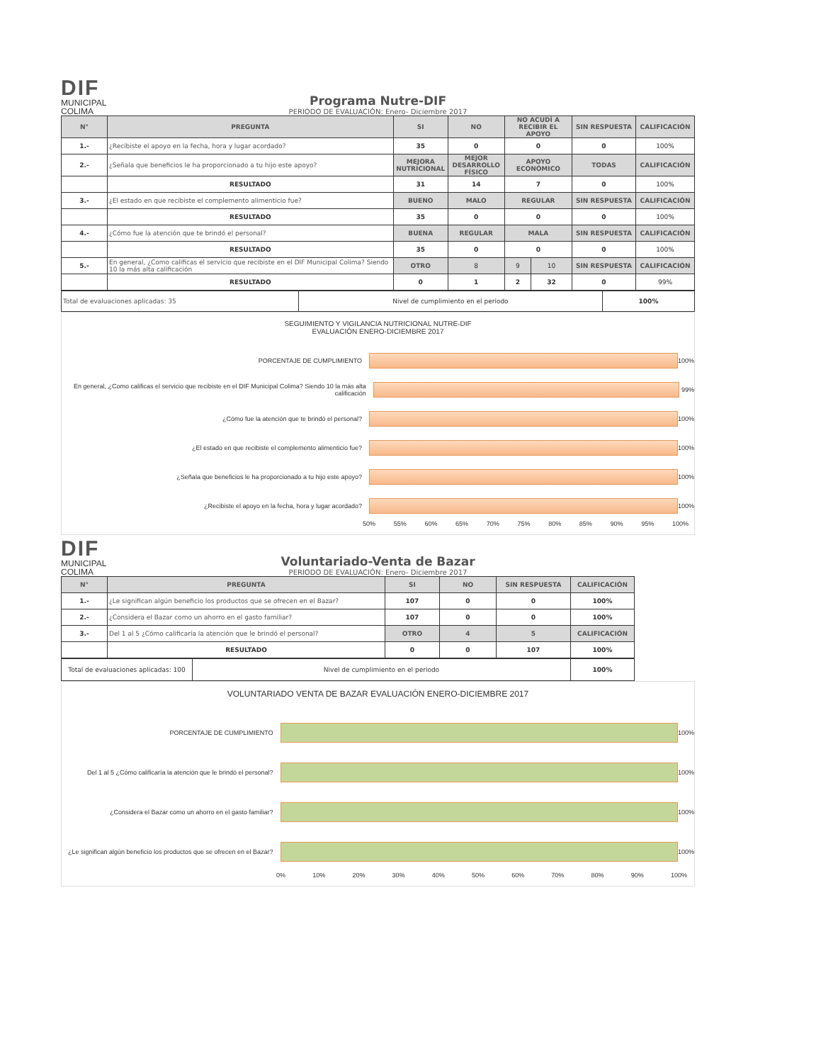DIF
MUNICIPAL
COLIMA
Programa Nutre-DIF
PERIODO DE EVALUACIÓN: Enero- Diciembre 2017
| N° | PREGUNTA | SI | NO | NO ACUDÍ A RECIBIR EL APOYO | | SIN RESPUESTA | CALIFICACIÓN |
| --- | --- | --- | --- | --- | --- | --- | --- |
| 1.- | ¿Recibiste el apoyo en la fecha, hora y lugar acordado? | 35 | 0 | 0 | | 0 | 100% |
| 2.- | ¿Señala que beneficios le ha proporcionado a tu hijo este apoyo? | MEJORA NUTRICIONAL | MEJOR DESARROLLO FÍSICO | APOYO ECONÓMICO | | TODAS | CALIFICACIÓN |
| | RESULTADO | 31 | 14 | 7 | | 0 | 100% |
| 3.- | ¿El estado en que recibiste el complemento alimenticio fue? | BUENO | MALO | REGULAR | | SIN RESPUESTA | CALIFICACIÓN |
| | RESULTADO | 35 | 0 | 0 | | 0 | 100% |
| 4.- | ¿Cómo fue la atención que te brindó el personal? | BUENA | REGULAR | MALA | | SIN RESPUESTA | CALIFICACIÓN |
| | RESULTADO | 35 | 0 | 0 | | 0 | 100% |
| 5.- | En general, ¿Como calificas el servicio que recibiste en el DIF Municipal Colima? Siendo 10 la más alta calificación | OTRO | 8 | 9 | 10 | SIN RESPUESTA | CALIFICACIÓN |
| | RESULTADO | 0 | 1 | 2 | 32 | 0 | 99% |
| Total de evaluaciones aplicadas: 35 | Nivel de cumplimiento en el periodo | 100% |
SEGUIMIENTO Y VIGILANCIA NUTRICIONAL NUTRE-DIF
EVALUACIÓN ENERO-DICIEMBRE 2017
PORCENTAJE DE CUMPLIMIENTO 100%
En general, ¿Como calificas el servicio que recibiste en el DIF Municipal Colima? Siendo 10 la más alta calificación
99%
¿Cómo fue la atención que te brindó el personal? 100%
¿El estado en que recibiste el complemento alimenticio fue? 100%
¿Señala que beneficios le ha proporcionado a tu hijo este apoyo? 100%
¿Recibiste el apoyo en la fecha, hora y lugar acordado? 100%
50% 55% 60% 65% 70% 75% 80% 85% 90% 95% 100%
DIF
MUNICIPAL
COLIMA
Voluntariado-Venta de Bazar
PERIODO DE EVALUACIÓN: Enero- Diciembre 2017
| N° | PREGUNTA | SI | NO | SIN RESPUESTA | CALIFICACIÓN |
| --- | --- | --- | --- | --- | --- |
| 1.- | ¿Le significan algún beneficio los productos que se ofrecen en el Bazar? | 107 | 0 | 0 | 100% |
| 2.- | ¿Considera el Bazar como un ahorro en el gasto familiar? | 107 | 0 | 0 | 100% |
| 3.- | Del 1 al 5 ¿Cómo calificaría la atención que le brindó el personal? | OTRO | 4 | 5 | CALIFICACIÓN |
| | RESULTADO | 0 | 0 | 107 | 100% |
| Total de evaluaciones aplicadas: 100 | Nivel de cumplimiento en el periodo | 100% |
VOLUNTARIADO VENTA DE BAZAR EVALUACIÓN ENERO-DICIEMBRE 2017
PORCENTAJE DE CUMPLIMIENTO 100%
Del 1 al 5 ¿Cómo calificaría la atención que le brindó el personal?
100%
¿Considera el Bazar como un ahorro en el gasto familiar?
100%
¿Le significan algún beneficio los productos que se ofrecen en el Bazar?
100%
0% 10% 20% 30% 40% 50% 60% 70% 80% 90% 100%